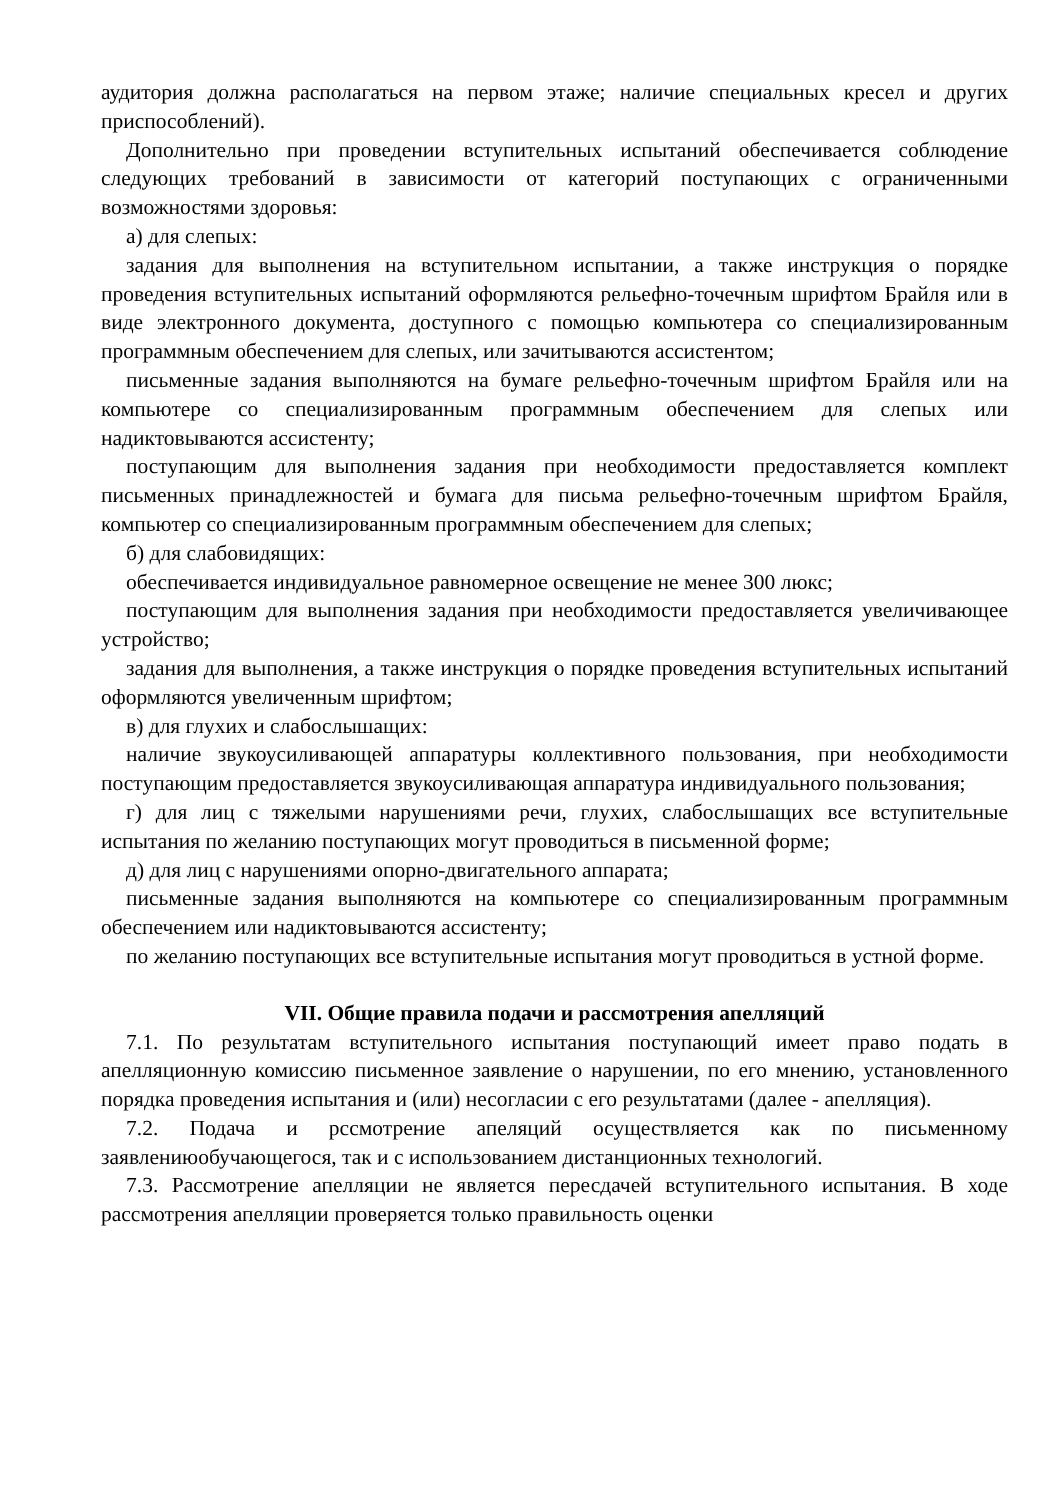аудитория должна располагаться на первом этаже; наличие специальных кресел и других приспособлений).
Дополнительно при проведении вступительных испытаний обеспечивается соблюдение следующих требований в зависимости от категорий поступающих с ограниченными возможностями здоровья:
а) для слепых:
задания для выполнения на вступительном испытании, а также инструкция о порядке проведения вступительных испытаний оформляются рельефно-точечным шрифтом Брайля или в виде электронного документа, доступного с помощью компьютера со специализированным программным обеспечением для слепых, или зачитываются ассистентом;
письменные задания выполняются на бумаге рельефно-точечным шрифтом Брайля или на компьютере со специализированным программным обеспечением для слепых или надиктовываются ассистенту;
поступающим для выполнения задания при необходимости предоставляется комплект письменных принадлежностей и бумага для письма рельефно-точечным шрифтом Брайля, компьютер со специализированным программным обеспечением для слепых;
б) для слабовидящих:
обеспечивается индивидуальное равномерное освещение не менее 300 люкс;
поступающим для выполнения задания при необходимости предоставляется увеличивающее устройство;
задания для выполнения, а также инструкция о порядке проведения вступительных испытаний оформляются увеличенным шрифтом;
в) для глухих и слабослышащих:
наличие звукоусиливающей аппаратуры коллективного пользования, при необходимости поступающим предоставляется звукоусиливающая аппаратура индивидуального пользования;
г) для лиц с тяжелыми нарушениями речи, глухих, слабослышащих все вступительные испытания по желанию поступающих могут проводиться в письменной форме;
д) для лиц с нарушениями опорно-двигательного аппарата;
письменные задания выполняются на компьютере со специализированным программным обеспечением или надиктовываются ассистенту;
по желанию поступающих все вступительные испытания могут проводиться в устной форме.
VII. Общие правила подачи и рассмотрения апелляций
7.1. По результатам вступительного испытания поступающий имеет право подать в апелляционную комиссию письменное заявление о нарушении, по его мнению, установленного порядка проведения испытания и (или) несогласии с его результатами (далее - апелляция).
7.2. Подача и рссмотрение апеляций осуществляется как по письменному заявлениюобучающегося, так и с использованием дистанционных технологий.
7.3. Рассмотрение апелляции не является пересдачей вступительного испытания. В ходе рассмотрения апелляции проверяется только правильность оценки